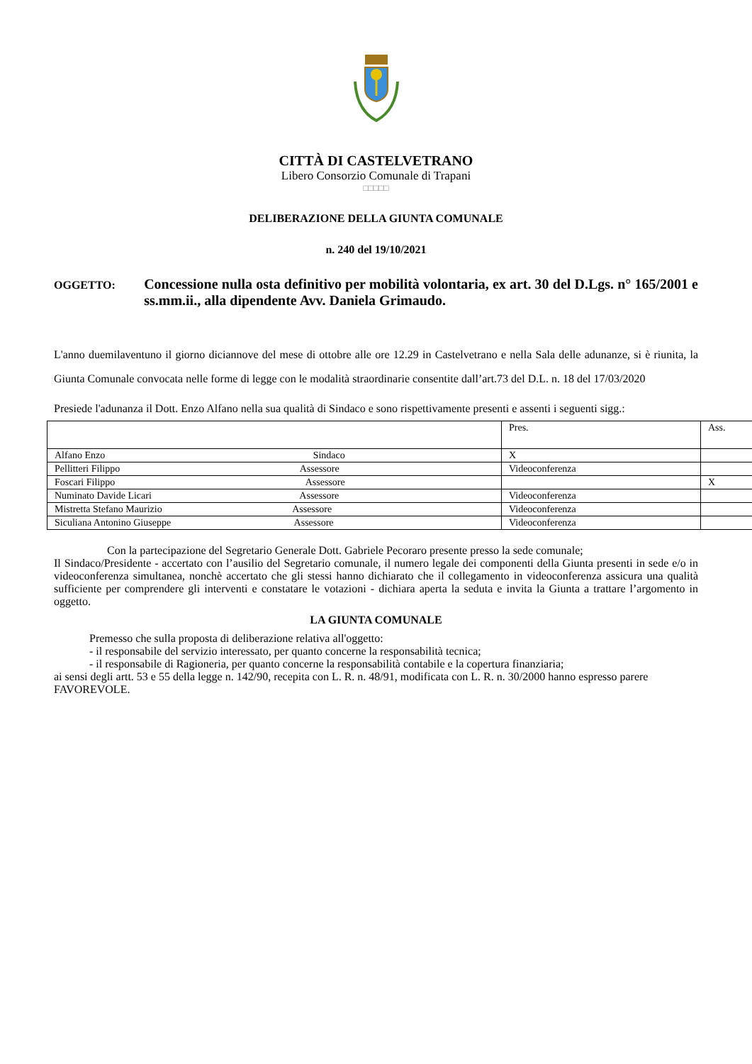CITTÀ DI CASTELVETRANO
Libero Consorzio Comunale di Trapani
□□□□□
DELIBERAZIONE DELLA GIUNTA COMUNALE
n. 240 del 19/10/2021
OGGETTO:
Concessione nulla osta definitivo per mobilità volontaria, ex art. 30 del D.Lgs. n° 165/2001 e ss.mm.ii., alla dipendente Avv. Daniela Grimaudo.
L'anno duemilaventuno il giorno diciannove del mese di ottobre alle ore 12.29 in Castelvetrano e nella Sala delle adunanze, si è riunita, la Giunta Comunale convocata nelle forme di legge con le modalità straordinarie consentite dall’art.73 del D.L. n. 18 del 17/03/2020
Presiede l'adunanza il Dott. Enzo Alfano nella sua qualità di Sindaco e sono rispettivamente presenti e assenti i seguenti sigg.:
| | Pres. | Ass. |
| Alfano Enzo Sindaco | X | |
| Pellitteri Filippo Assessore | Videoconferenza | |
| Foscari Filippo Assessore | | X |
| Numinato Davide Licari Assessore | Videoconferenza | |
| Mistretta Stefano Maurizio Assessore | Videoconferenza | |
| Siculiana Antonino Giuseppe Assessore | Videoconferenza | |
Con la partecipazione del Segretario Generale Dott. Gabriele Pecoraro presente presso la sede comunale;
Il Sindaco/Presidente - accertato con l’ausilio del Segretario comunale, il numero legale dei componenti della Giunta presenti in sede e/o in videoconferenza simultanea, nonchè accertato che gli stessi hanno dichiarato che il collegamento in videoconferenza assicura una qualità sufficiente per comprendere gli interventi e constatare le votazioni - dichiara aperta la seduta e invita la Giunta a trattare l’argomento in oggetto.
LA GIUNTA COMUNALE
Premesso che sulla proposta di deliberazione relativa all'oggetto:
- il responsabile del servizio interessato, per quanto concerne la responsabilità tecnica;
- il responsabile di Ragioneria, per quanto concerne la responsabilità contabile e la copertura finanziaria;
ai sensi degli artt. 53 e 55 della legge n. 142/90, recepita con L. R. n. 48/91, modificata con L. R. n. 30/2000 hanno espresso parere FAVOREVOLE.